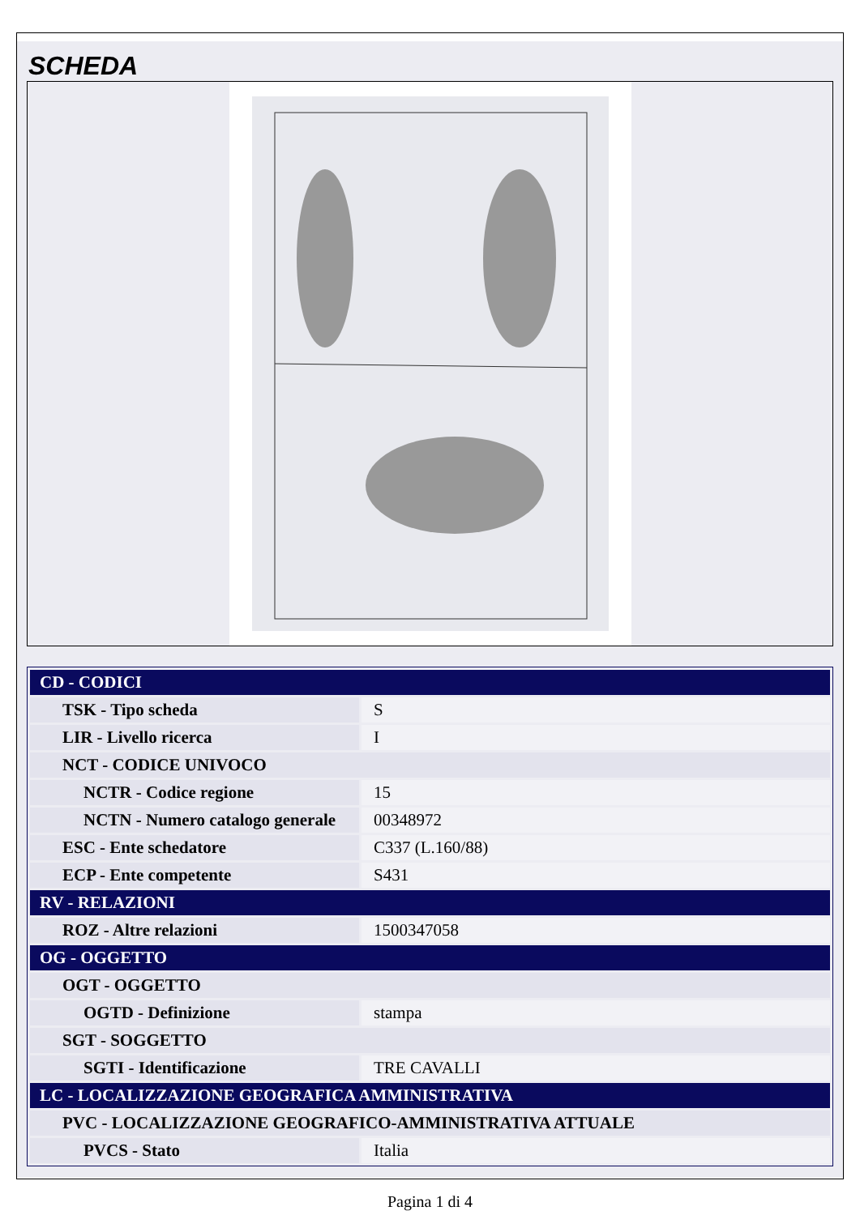SCHEDA
| CD - CODICI | |
| TSK - Tipo scheda | S |
| LIR - Livello ricerca | I |
| NCT - CODICE UNIVOCO | |
| NCTR - Codice regione | 15 |
| NCTN - Numero catalogo generale | 00348972 |
| ESC - Ente schedatore | C337 (L.160/88) |
| ECP - Ente competente | S431 |
| RV - RELAZIONI | |
| ROZ - Altre relazioni | 1500347058 |
| OG - OGGETTO | |
| OGT - OGGETTO | |
| OGTD - Definizione | stampa |
| SGT - SOGGETTO | |
| SGTI - Identificazione | TRE CAVALLI |
| LC - LOCALIZZAZIONE GEOGRAFICA AMMINISTRATIVA | |
| PVC - LOCALIZZAZIONE GEOGRAFICO-AMMINISTRATIVA ATTUALE | |
| PVCS - Stato | Italia |
Pagina 1 di 4